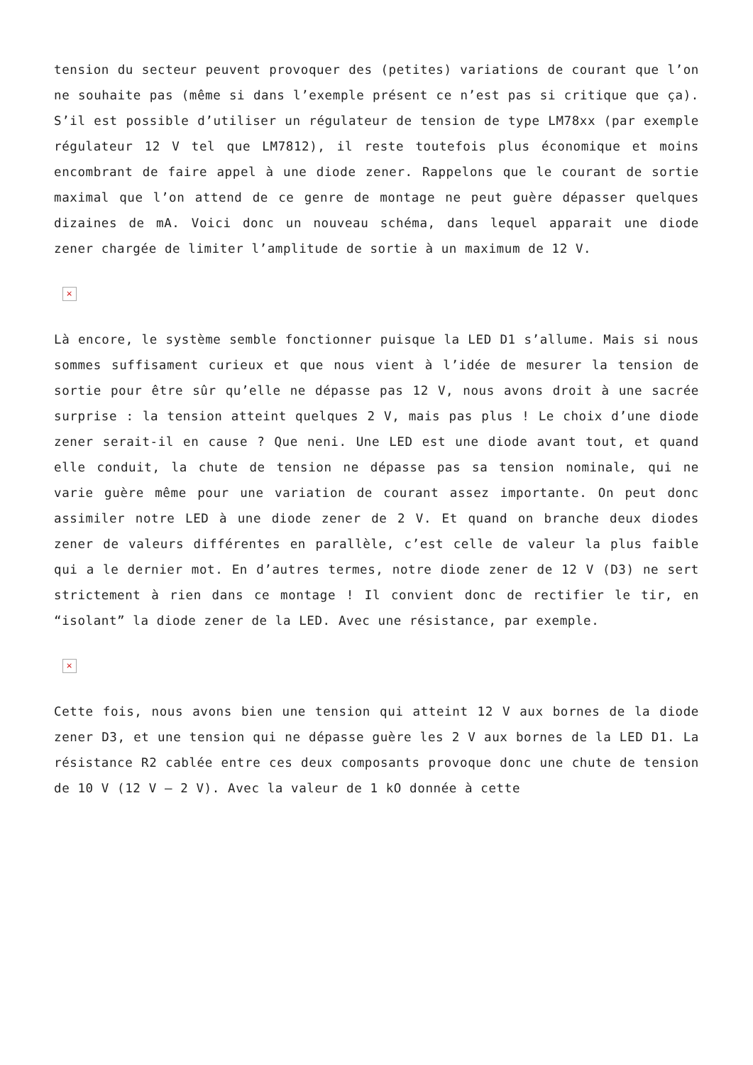tension du secteur peuvent provoquer des (petites) variations de courant que l’on ne souhaite pas (même si dans l’exemple présent ce n’est pas si critique que ça). S’il est possible d’utiliser un régulateur de tension de type LM78xx (par exemple régulateur 12 V tel que LM7812), il reste toutefois plus économique et moins encombrant de faire appel à une diode zener. Rappelons que le courant de sortie maximal que l’on attend de ce genre de montage ne peut guère dépasser quelques dizaines de mA. Voici donc un nouveau schéma, dans lequel apparait une diode zener chargée de limiter l’amplitude de sortie à un maximum de 12 V.
×
Là encore, le système semble fonctionner puisque la LED D1 s’allume. Mais si nous sommes suffisament curieux et que nous vient à l’idée de mesurer la tension de sortie pour être sûr qu’elle ne dépasse pas 12 V, nous avons droit à une sacrée surprise : la tension atteint quelques 2 V, mais pas plus ! Le choix d’une diode zener serait-il en cause ? Que neni. Une LED est une diode avant tout, et quand elle conduit, la chute de tension ne dépasse pas sa tension nominale, qui ne varie guère même pour une variation de courant assez importante. On peut donc assimiler notre LED à une diode zener de 2 V. Et quand on branche deux diodes zener de valeurs différentes en parallèle, c’est celle de valeur la plus faible qui a le dernier mot. En d’autres termes, notre diode zener de 12 V (D3) ne sert strictement à rien dans ce montage ! Il convient donc de rectifier le tir, en “isolant” la diode zener de la LED. Avec une résistance, par exemple.
×
Cette fois, nous avons bien une tension qui atteint 12 V aux bornes de la diode zener D3, et une tension qui ne dépasse guère les 2 V aux bornes de la LED D1. La résistance R2 cablée entre ces deux composants provoque donc une chute de tension de 10 V (12 V – 2 V). Avec la valeur de 1 kO donnée à cette